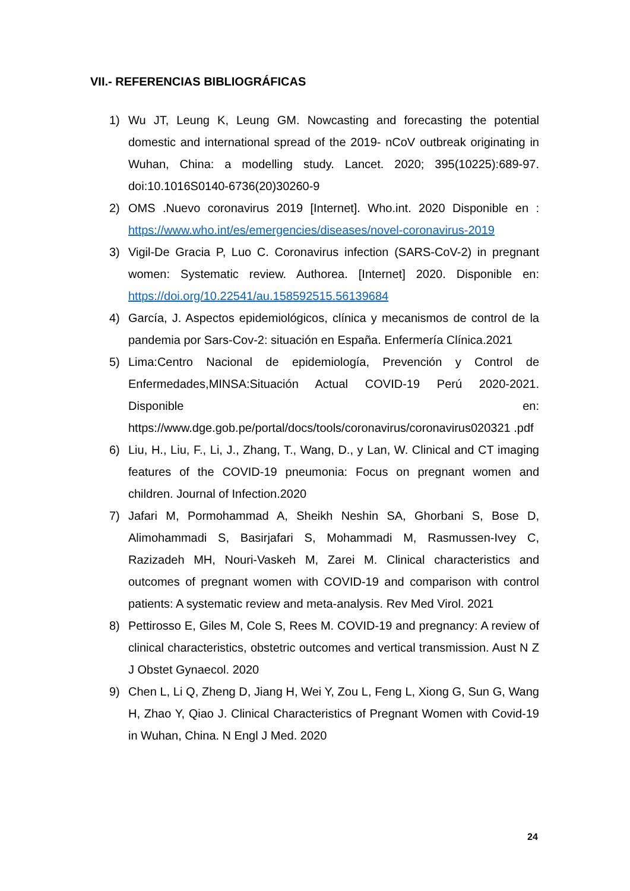VII.- REFERENCIAS BIBLIOGRÁFICAS
1) Wu JT, Leung K, Leung GM. Nowcasting and forecasting the potential domestic and international spread of the 2019- nCoV outbreak originating in Wuhan, China: a modelling study. Lancet. 2020; 395(10225):689-97. doi:10.1016S0140-6736(20)30260-9
2) OMS .Nuevo coronavirus 2019 [Internet]. Who.int. 2020 Disponible en : https://www.who.int/es/emergencies/diseases/novel-coronavirus-2019
3) Vigil-De Gracia P, Luo C. Coronavirus infection (SARS-CoV-2) in pregnant women: Systematic review. Authorea. [Internet] 2020. Disponible en: https://doi.org/10.22541/au.158592515.56139684
4) García, J. Aspectos epidemiológicos, clínica y mecanismos de control de la pandemia por Sars-Cov-2: situación en España. Enfermería Clínica.2021
5) Lima:Centro Nacional de epidemiología, Prevención y Control de Enfermedades,MINSA:Situación Actual COVID-19 Perú 2020-2021. Disponible en: https://www.dge.gob.pe/portal/docs/tools/coronavirus/coronavirus020321 .pdf
6) Liu, H., Liu, F., Li, J., Zhang, T., Wang, D., y Lan, W. Clinical and CT imaging features of the COVID-19 pneumonia: Focus on pregnant women and children. Journal of Infection.2020
7) Jafari M, Pormohammad A, Sheikh Neshin SA, Ghorbani S, Bose D, Alimohammadi S, Basirjafari S, Mohammadi M, Rasmussen-Ivey C, Razizadeh MH, Nouri-Vaskeh M, Zarei M. Clinical characteristics and outcomes of pregnant women with COVID-19 and comparison with control patients: A systematic review and meta-analysis. Rev Med Virol. 2021
8) Pettirosso E, Giles M, Cole S, Rees M. COVID-19 and pregnancy: A review of clinical characteristics, obstetric outcomes and vertical transmission. Aust N Z J Obstet Gynaecol. 2020
9) Chen L, Li Q, Zheng D, Jiang H, Wei Y, Zou L, Feng L, Xiong G, Sun G, Wang H, Zhao Y, Qiao J. Clinical Characteristics of Pregnant Women with Covid-19 in Wuhan, China. N Engl J Med. 2020
24